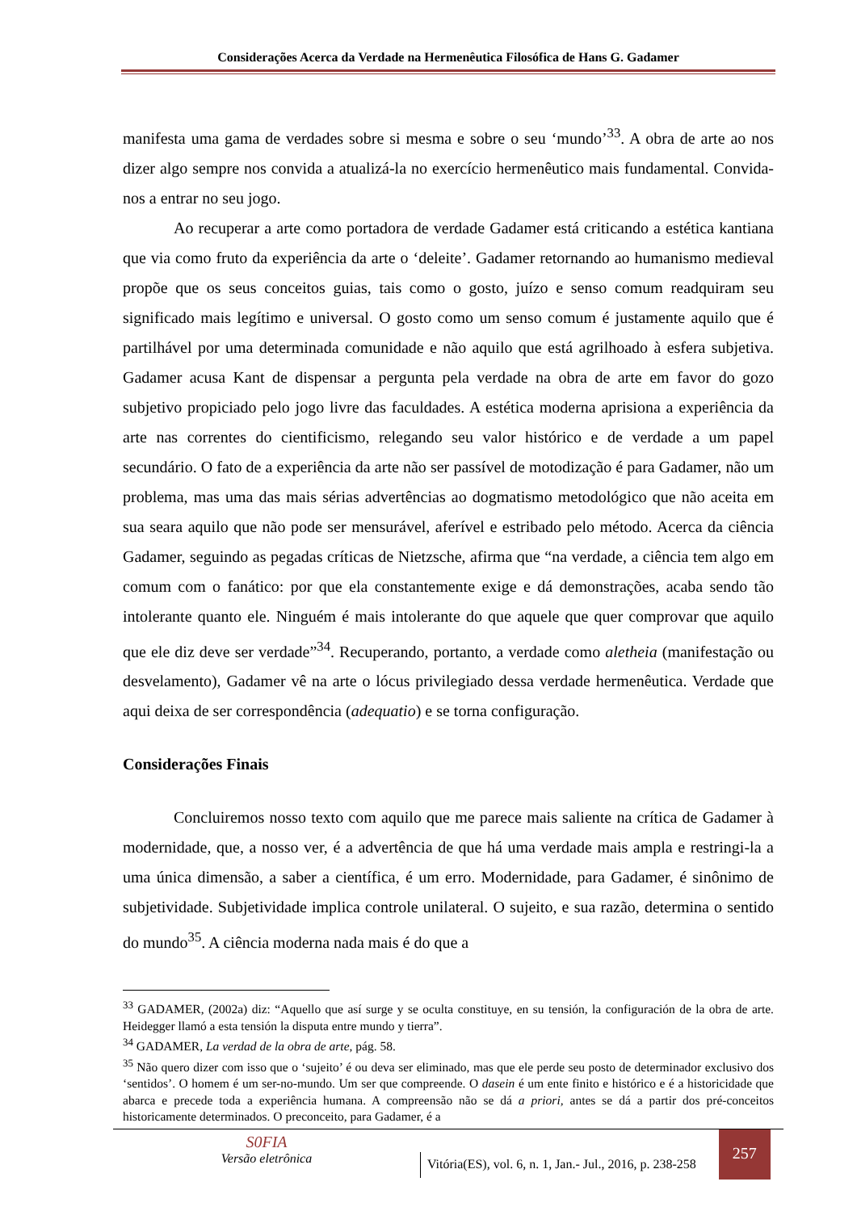Considerações Acerca da Verdade na Hermenêutica Filosófica de Hans G. Gadamer
manifesta uma gama de verdades sobre si mesma e sobre o seu ‘mundo’<sup>33</sup>. A obra de arte ao nos dizer algo sempre nos convida a atualizá-la no exercício hermenêutico mais fundamental. Convida-nos a entrar no seu jogo.
Ao recuperar a arte como portadora de verdade Gadamer está criticando a estética kantiana que via como fruto da experiência da arte o ‘deleite’. Gadamer retornando ao humanismo medieval propõe que os seus conceitos guias, tais como o gosto, juízo e senso comum readquiram seu significado mais legítimo e universal. O gosto como um senso comum é justamente aquilo que é partilhável por uma determinada comunidade e não aquilo que está agrilhoado à esfera subjetiva. Gadamer acusa Kant de dispensar a pergunta pela verdade na obra de arte em favor do gozo subjetivo propiciado pelo jogo livre das faculdades. A estética moderna aprisiona a experiência da arte nas correntes do cientificismo, relegando seu valor histórico e de verdade a um papel secundário. O fato de a experiência da arte não ser passível de motodização é para Gadamer, não um problema, mas uma das mais sérias advertências ao dogmatismo metodológico que não aceita em sua seara aquilo que não pode ser mensurável, aferível e estribado pelo método. Acerca da ciência Gadamer, seguindo as pegadas críticas de Nietzsche, afirma que “na verdade, a ciência tem algo em comum com o fanático: por que ela constantemente exige e dá demonstrações, acaba sendo tão intolerante quanto ele. Ninguém é mais intolerante do que aquele que quer comprovar que aquilo que ele diz deve ser verdade”<sup>34</sup>. Recuperando, portanto, a verdade como aletheia (manifestação ou desvelamento), Gadamer vê na arte o lócus privilegiado dessa verdade hermenêutica. Verdade que aqui deixa de ser correspondência (adequatio) e se torna configuração.
Considerações Finais
Concluiremos nosso texto com aquilo que me parece mais saliente na crítica de Gadamer à modernidade, que, a nosso ver, é a advertência de que há uma verdade mais ampla e restringi-la a uma única dimensão, a saber a científica, é um erro. Modernidade, para Gadamer, é sinônimo de subjetividade. Subjetividade implica controle unilateral. O sujeito, e sua razão, determina o sentido do mundo<sup>35</sup>. A ciência moderna nada mais é do que a
<sup>33</sup> GADAMER, (2002a) diz: “Aquello que así surge y se oculta constituye, en su tensión, la configuración de la obra de arte. Heidegger llamó a esta tensión la disputa entre mundo y tierra”.
<sup>34</sup> GADAMER, La verdad de la obra de arte, pág. 58.
<sup>35</sup> Não quero dizer com isso que o ‘sujeito’ é ou deva ser eliminado, mas que ele perde seu posto de determinador exclusivo dos ‘sentidos’. O homem é um ser-no-mundo. Um ser que compreende. O dasein é um ente finito e histórico e é a historicidade que abarca e precede toda a experiência humana. A compreensão não se dá a priori, antes se dá a partir dos pré-conceitos historicamente determinados. O preconceito, para Gadamer, é a
S0FIA
Versão eletrônica
Vitória(ES), vol. 6, n. 1, Jan.- Jul., 2016, p. 238-258
257